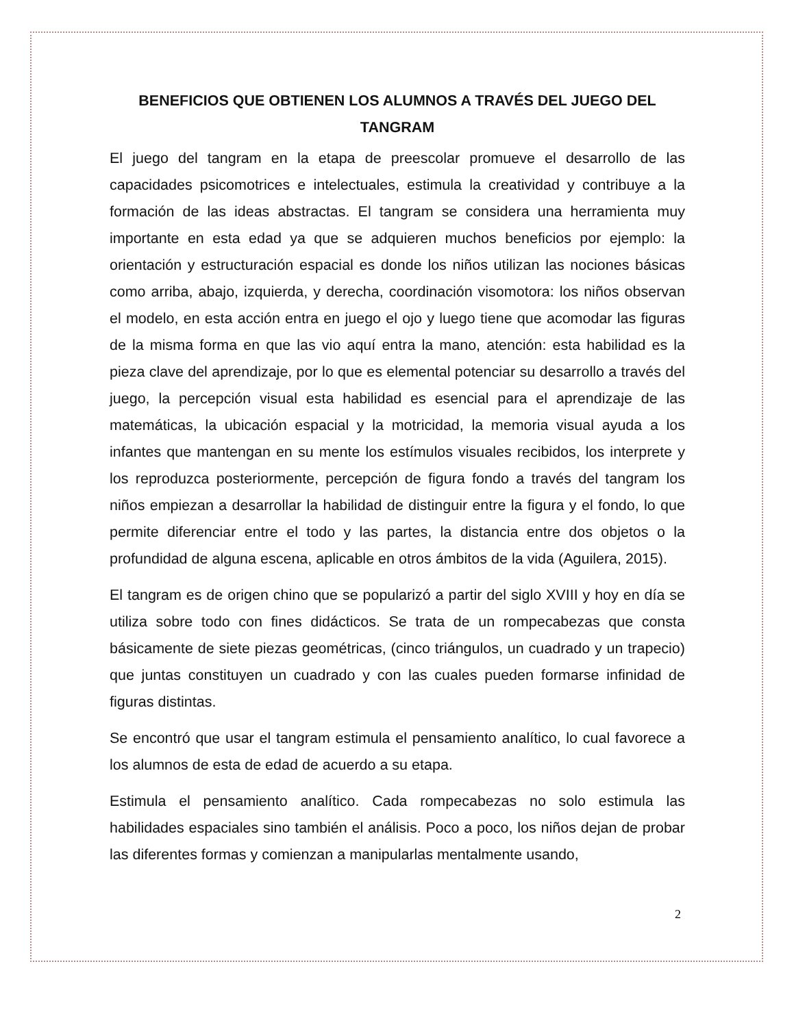BENEFICIOS QUE OBTIENEN LOS ALUMNOS A TRAVÉS DEL JUEGO DEL TANGRAM
El juego del tangram en la etapa de preescolar promueve el desarrollo de las capacidades psicomotrices e intelectuales, estimula la creatividad y contribuye a la formación de las ideas abstractas. El tangram se considera una herramienta muy importante en esta edad ya que se adquieren muchos beneficios por ejemplo: la orientación y estructuración espacial es donde los niños utilizan las nociones básicas como arriba, abajo, izquierda, y derecha, coordinación visomotora: los niños observan el modelo, en esta acción entra en juego el ojo y luego tiene que acomodar las figuras de la misma forma en que las vio aquí entra la mano, atención: esta habilidad es la pieza clave del aprendizaje, por lo que es elemental potenciar su desarrollo a través del juego, la percepción visual esta habilidad es esencial para el aprendizaje de las matemáticas, la ubicación espacial y la motricidad, la memoria visual ayuda a los infantes que mantengan en su mente los estímulos visuales recibidos, los interprete y los reproduzca posteriormente, percepción de figura fondo a través del tangram los niños empiezan a desarrollar la habilidad de distinguir entre la figura y el fondo, lo que permite diferenciar entre el todo y las partes, la distancia entre dos objetos o la profundidad de alguna escena, aplicable en otros ámbitos de la vida (Aguilera, 2015).
El tangram es de origen chino que se popularizó a partir del siglo XVIII y hoy en día se utiliza sobre todo con fines didácticos. Se trata de un rompecabezas que consta básicamente de siete piezas geométricas, (cinco triángulos, un cuadrado y un trapecio) que juntas constituyen un cuadrado y con las cuales pueden formarse infinidad de figuras distintas.
Se encontró que usar el tangram estimula el pensamiento analítico, lo cual favorece a los alumnos de esta de edad de acuerdo a su etapa.
Estimula el pensamiento analítico. Cada rompecabezas no solo estimula las habilidades espaciales sino también el análisis. Poco a poco, los niños dejan de probar las diferentes formas y comienzan a manipularlas mentalmente usando,
2